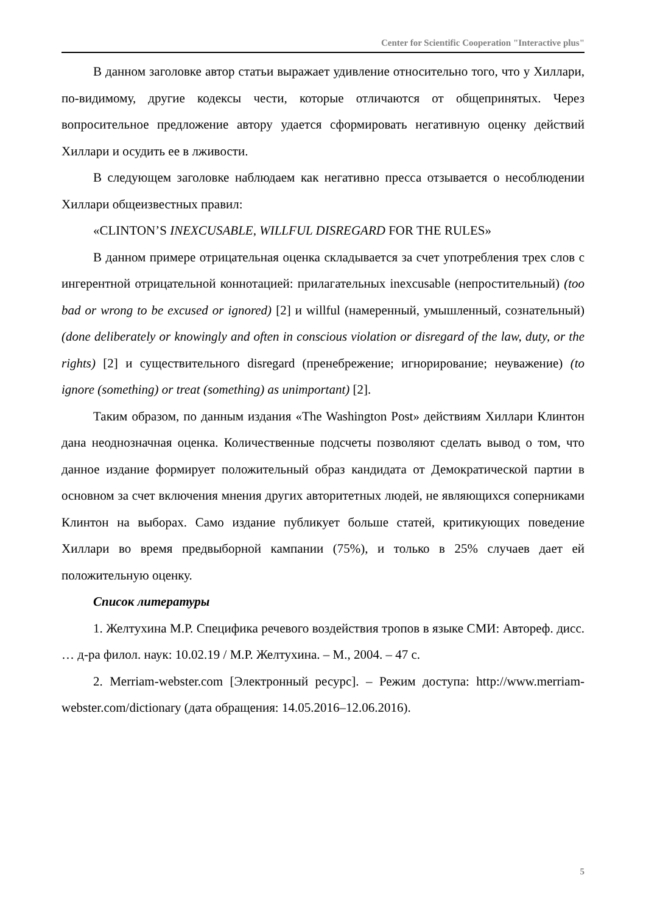Center for Scientific Cooperation "Interactive plus"
В данном заголовке автор статьи выражает удивление относительно того, что у Хиллари, по-видимому, другие кодексы чести, которые отличаются от общепринятых. Через вопросительное предложение автору удается сформировать негативную оценку действий Хиллари и осудить ее в лживости.
В следующем заголовке наблюдаем как негативно пресса отзывается о несоблюдении Хиллари общеизвестных правил:
«CLINTON’S INEXCUSABLE, WILLFUL DISREGARD FOR THE RULES»
В данном примере отрицательная оценка складывается за счет употребления трех слов с ингерентной отрицательной коннотацией: прилагательных inexcusable (непростительный) (too bad or wrong to be excused or ignored) [2] и willful (намеренный, умышленный, сознательный) (done deliberately or knowingly and often in conscious violation or disregard of the law, duty, or the rights) [2] и существительного disregard (пренебрежение; игнорирование; неуважение) (to ignore (something) or treat (something) as unimportant) [2].
Таким образом, по данным издания «The Washington Post» действиям Хиллари Клинтон дана неоднозначная оценка. Количественные подсчеты позволяют сделать вывод о том, что данное издание формирует положительный образ кандидата от Демократической партии в основном за счет включения мнения других авторитетных людей, не являющихся соперниками Клинтон на выборах. Само издание публикует больше статей, критикующих поведение Хиллари во время предвыборной кампании (75%), и только в 25% случаев дает ей положительную оценку.
Список литературы
1. Желтухина М.Р. Специфика речевого воздействия тропов в языке СМИ: Автореф. дисс. … д-ра филол. наук: 10.02.19 / М.Р. Желтухина. – М., 2004. – 47 с.
2. Merriam-webster.com [Электронный ресурс]. – Режим доступа: http://www.merriam-webster.com/dictionary (дата обращения: 14.05.2016–12.06.2016).
5